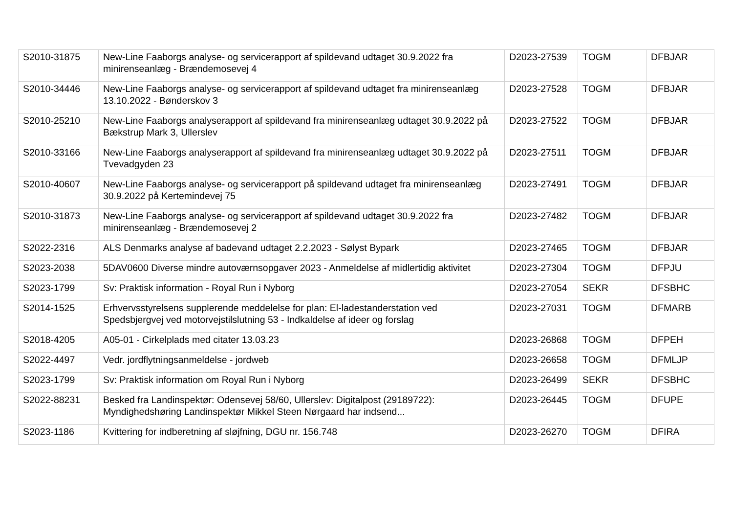| S2010-31875 | New-Line Faaborgs analyse- og servicerapport af spildevand udtaget 30.9.2022 fra minirenseanlæg - Brændemosevej 4 | D2023-27539 | TOGM | DFBJAR |
| S2010-34446 | New-Line Faaborgs analyse- og servicerapport af spildevand udtaget fra minirenseanlæg 13.10.2022 - Bønderskov 3 | D2023-27528 | TOGM | DFBJAR |
| S2010-25210 | New-Line Faaborgs analyserapport af spildevand fra minirenseanlæg udtaget 30.9.2022 på Bækstrup Mark 3, Ullerslev | D2023-27522 | TOGM | DFBJAR |
| S2010-33166 | New-Line Faaborgs analyserapport af spildevand fra minirenseanlæg udtaget 30.9.2022 på Tvevadgyden 23 | D2023-27511 | TOGM | DFBJAR |
| S2010-40607 | New-Line Faaborgs analyse- og servicerapport på spildevand udtaget fra minirenseanlæg 30.9.2022 på Kertemindevej 75 | D2023-27491 | TOGM | DFBJAR |
| S2010-31873 | New-Line Faaborgs analyse- og servicerapport af spildevand udtaget 30.9.2022 fra minirenseanlæg - Brændemosevej 2 | D2023-27482 | TOGM | DFBJAR |
| S2022-2316 | ALS Denmarks analyse af badevand udtaget 2.2.2023 - Sølyst Bypark | D2023-27465 | TOGM | DFBJAR |
| S2023-2038 | 5DAV0600 Diverse mindre autoværnsopgaver 2023 - Anmeldelse af midlertidig aktivitet | D2023-27304 | TOGM | DFPJU |
| S2023-1799 | Sv: Praktisk information - Royal Run i Nyborg | D2023-27054 | SEKR | DFSBHC |
| S2014-1525 | Erhvervsstyrelsens supplerende meddelelse for plan: El-ladestanderstation ved Spedsbjergvej ved motorvejstilslutning 53 - Indkaldelse af ideer og forslag | D2023-27031 | TOGM | DFMARB |
| S2018-4205 | A05-01 - Cirkelplads med citater 13.03.23 | D2023-26868 | TOGM | DFPEH |
| S2022-4497 | Vedr. jordflytningsanmeldelse - jordweb | D2023-26658 | TOGM | DFMLJP |
| S2023-1799 | Sv: Praktisk information om Royal Run i Nyborg | D2023-26499 | SEKR | DFSBHC |
| S2022-88231 | Besked fra Landinspektør: Odensevej 58/60, Ullerslev: Digitalpost (29189722): Myndighedshøring Landinspektør Mikkel Steen Nørgaard har indsend... | D2023-26445 | TOGM | DFUPE |
| S2023-1186 | Kvittering for indberetning af sløjfning, DGU nr. 156.748 | D2023-26270 | TOGM | DFIRA |